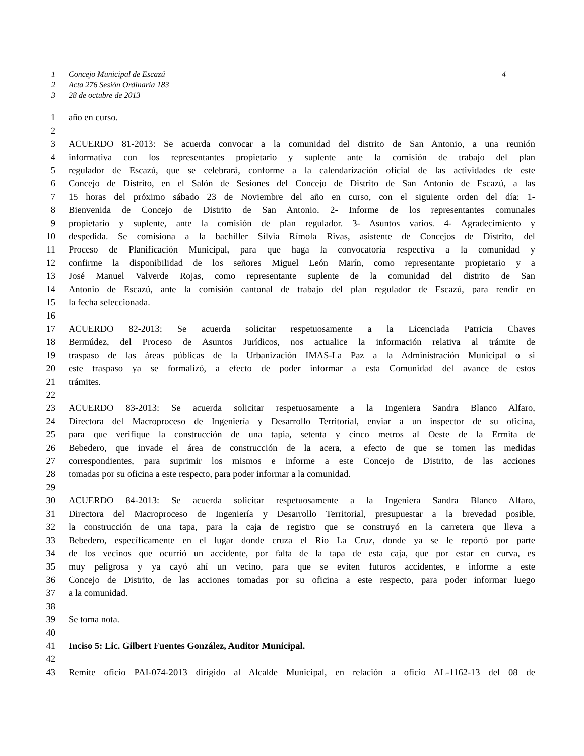1 Concejo Municipal de Escazú 4
2 Acta 276 Sesión Ordinaria 183
3 28 de octubre de 2013
1 año en curso.
2
3 ACUERDO 81-2013: Se acuerda convocar a la comunidad del distrito de San Antonio, a una reunión
4 informativa con los representantes propietario y suplente ante la comisión de trabajo del plan
5 regulador de Escazú, que se celebrará, conforme a la calendarización oficial de las actividades de este
6 Concejo de Distrito, en el Salón de Sesiones del Concejo de Distrito de San Antonio de Escazú, a las
7 15 horas del próximo sábado 23 de Noviembre del año en curso, con el siguiente orden del día: 1-
8 Bienvenida de Concejo de Distrito de San Antonio. 2- Informe de los representantes comunales
9 propietario y suplente, ante la comisión de plan regulador. 3- Asuntos varios. 4- Agradecimiento y
10 despedida. Se comisiona a la bachiller Silvia Rímola Rivas, asistente de Concejos de Distrito, del
11 Proceso de Planificación Municipal, para que haga la convocatoria respectiva a la comunidad y
12 confirme la disponibilidad de los señores Miguel León Marín, como representante propietario y a
13 José Manuel Valverde Rojas, como representante suplente de la comunidad del distrito de San
14 Antonio de Escazú, ante la comisión cantonal de trabajo del plan regulador de Escazú, para rendir en
15 la fecha seleccionada.
16
17 ACUERDO 82-2013: Se acuerda solicitar respetuosamente a la Licenciada Patricia Chaves
18 Bermúdez, del Proceso de Asuntos Jurídicos, nos actualice la información relativa al trámite de
19 traspaso de las áreas públicas de la Urbanización IMAS-La Paz a la Administración Municipal o si
20 este traspaso ya se formalizó, a efecto de poder informar a esta Comunidad del avance de estos
21 trámites.
22
23 ACUERDO 83-2013: Se acuerda solicitar respetuosamente a la Ingeniera Sandra Blanco Alfaro,
24 Directora del Macroproceso de Ingeniería y Desarrollo Territorial, enviar a un inspector de su oficina,
25 para que verifique la construcción de una tapia, setenta y cinco metros al Oeste de la Ermita de
26 Bebedero, que invade el área de construcción de la acera, a efecto de que se tomen las medidas
27 correspondientes, para suprimir los mismos e informe a este Concejo de Distrito, de las acciones
28 tomadas por su oficina a este respecto, para poder informar a la comunidad.
29
30 ACUERDO 84-2013: Se acuerda solicitar respetuosamente a la Ingeniera Sandra Blanco Alfaro,
31 Directora del Macroproceso de Ingeniería y Desarrollo Territorial, presupuestar a la brevedad posible,
32 la construcción de una tapa, para la caja de registro que se construyó en la carretera que lleva a
33 Bebedero, específicamente en el lugar donde cruza el Río La Cruz, donde ya se le reportó por parte
34 de los vecinos que ocurrió un accidente, por falta de la tapa de esta caja, que por estar en curva, es
35 muy peligrosa y ya cayó ahí un vecino, para que se eviten futuros accidentes, e informe a este
36 Concejo de Distrito, de las acciones tomadas por su oficina a este respecto, para poder informar luego
37 a la comunidad.
38
39 Se toma nota.
40
41 Inciso 5: Lic. Gilbert Fuentes González, Auditor Municipal.
42
43 Remite oficio PAI-074-2013 dirigido al Alcalde Municipal, en relación a oficio AL-1162-13 del 08 de